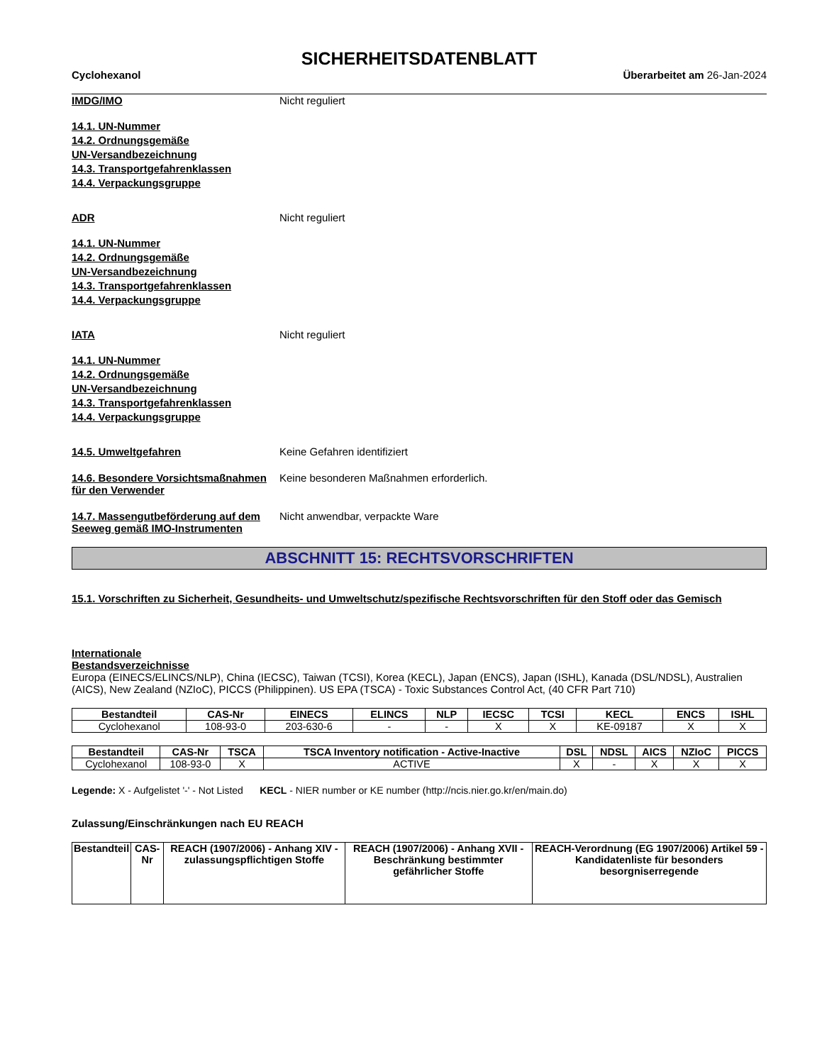SICHERHEITSDATENBLATT
Cyclohexanol Überarbeitet am 26-Jan-2024
IMDG/IMO Nicht reguliert
14.1. UN-Nummer
14.2. Ordnungsgemäße
UN-Versandbezeichnung
14.3. Transportgefahrenklassen
14.4. Verpackungsgruppe
ADR Nicht reguliert
14.1. UN-Nummer
14.2. Ordnungsgemäße
UN-Versandbezeichnung
14.3. Transportgefahrenklassen
14.4. Verpackungsgruppe
IATA Nicht reguliert
14.1. UN-Nummer
14.2. Ordnungsgemäße
UN-Versandbezeichnung
14.3. Transportgefahrenklassen
14.4. Verpackungsgruppe
14.5. Umweltgefahren Keine Gefahren identifiziert
14.6. Besondere Vorsichtsmaßnahmen für den Verwender
Keine besonderen Maßnahmen erforderlich.
14.7. Massengutbeförderung auf dem Seeweg gemäß IMO-Instrumenten
Nicht anwendbar, verpackte Ware
ABSCHNITT 15: RECHTSVORSCHRIFTEN
15.1. Vorschriften zu Sicherheit, Gesundheits- und Umweltschutz/spezifische Rechtsvorschriften für den Stoff oder das Gemisch
Internationale
Bestandsverzeichnisse
Europa (EINECS/ELINCS/NLP), China (IECSC), Taiwan (TCSI), Korea (KECL), Japan (ENCS), Japan (ISHL), Kanada (DSL/NDSL), Australien (AICS), New Zealand (NZIoC), PICCS (Philippinen). US EPA (TSCA) - Toxic Substances Control Act, (40 CFR Part 710)
| Bestandteil | CAS-Nr | EINECS | ELINCS | NLP | IECSC | TCSI | KECL | ENCS | ISHL |
| --- | --- | --- | --- | --- | --- | --- | --- | --- | --- |
| Cyclohexanol | 108-93-0 | 203-630-6 | - | - | X | X | KE-09187 | X | X |
| Bestandteil | CAS-Nr | TSCA | TSCA Inventory notification - Active-Inactive | DSL | NDSL | AICS | NZIoC | PICCS |
| --- | --- | --- | --- | --- | --- | --- | --- | --- |
| Cyclohexanol | 108-93-0 | X | ACTIVE | X | - | X | X | X |
Legende: X - Aufgelistet '-' - Not Listed KECL - NIER number or KE number (http://ncis.nier.go.kr/en/main.do)
Zulassung/Einschränkungen nach EU REACH
| Bestandteil | CAS-Nr | REACH (1907/2006) - Anhang XIV - zulassungspflichtigen Stoffe | REACH (1907/2006) - Anhang XVII - Beschränkung bestimmter gefährlicher Stoffe | REACH-Verordnung (EG 1907/2006) Artikel 59 - Kandidatenliste für besonders besorgniserregende |
| --- | --- | --- | --- | --- |